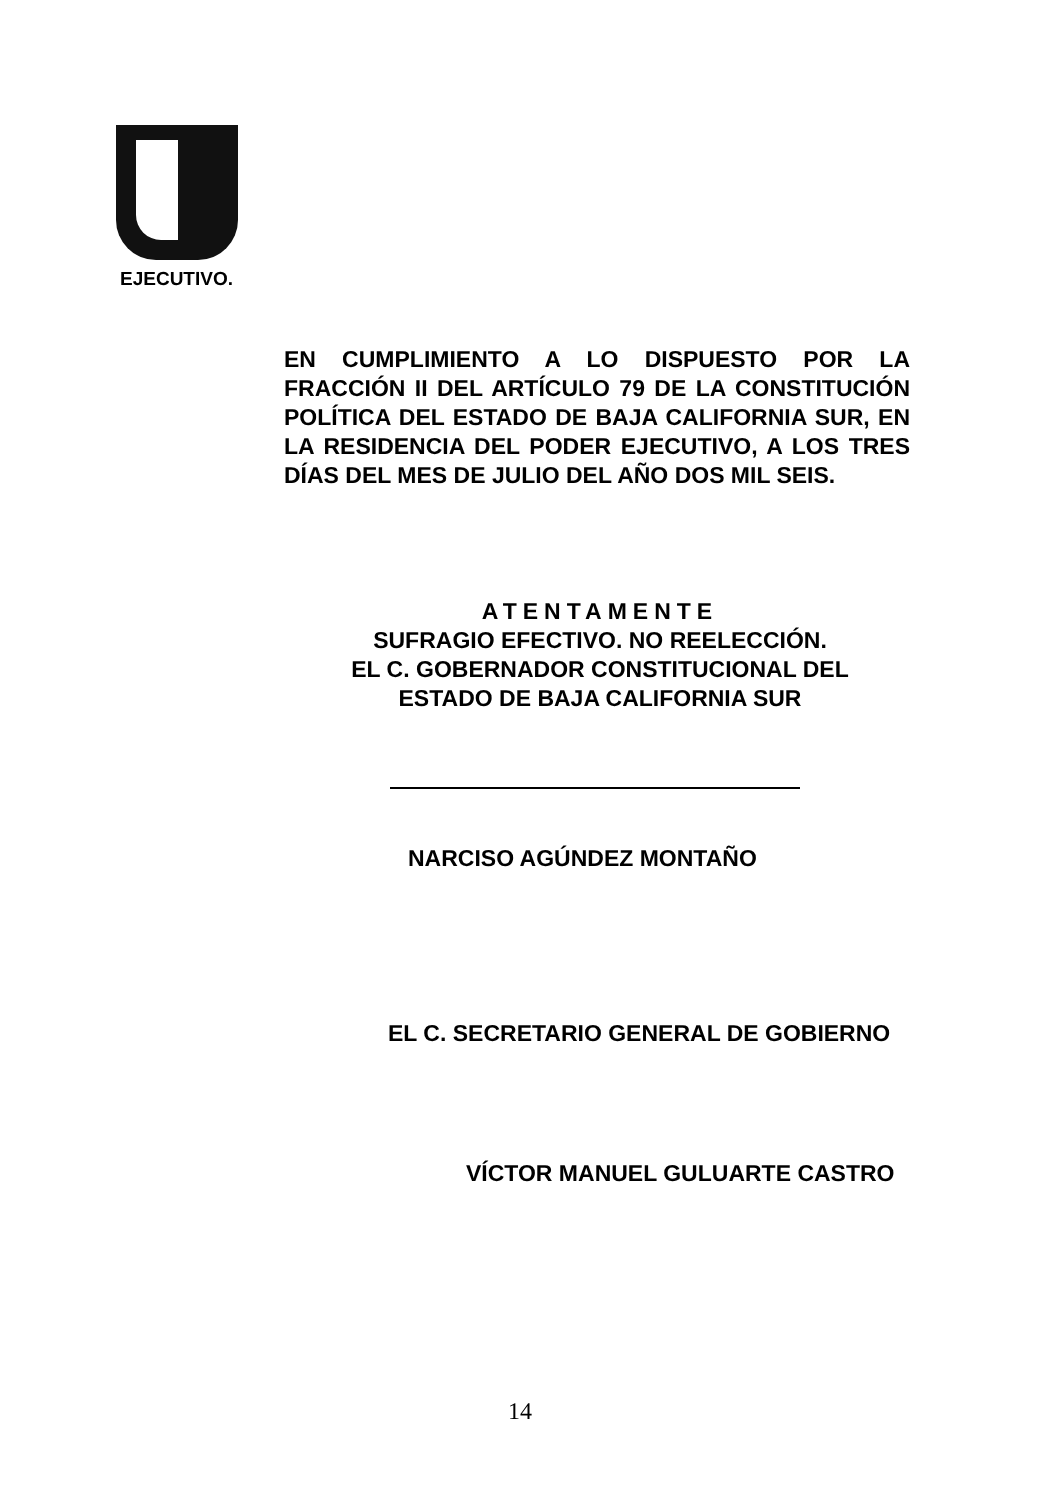EJECUTIVO.
EN CUMPLIMIENTO A LO DISPUESTO POR LA FRACCIÓN II DEL ARTÍCULO 79 DE LA CONSTITUCIÓN POLÍTICA DEL ESTADO DE BAJA CALIFORNIA SUR, EN LA RESIDENCIA DEL PODER EJECUTIVO, A LOS TRES DÍAS DEL MES DE JULIO DEL AÑO DOS MIL SEIS.
ATENTAMENTE
SUFRAGIO EFECTIVO. NO REELECCIÓN.
EL C. GOBERNADOR CONSTITUCIONAL DEL
ESTADO DE BAJA CALIFORNIA SUR
NARCISO AGÚNDEZ MONTAÑO
EL C. SECRETARIO GENERAL DE GOBIERNO
VÍCTOR MANUEL GULUARTE CASTRO
14